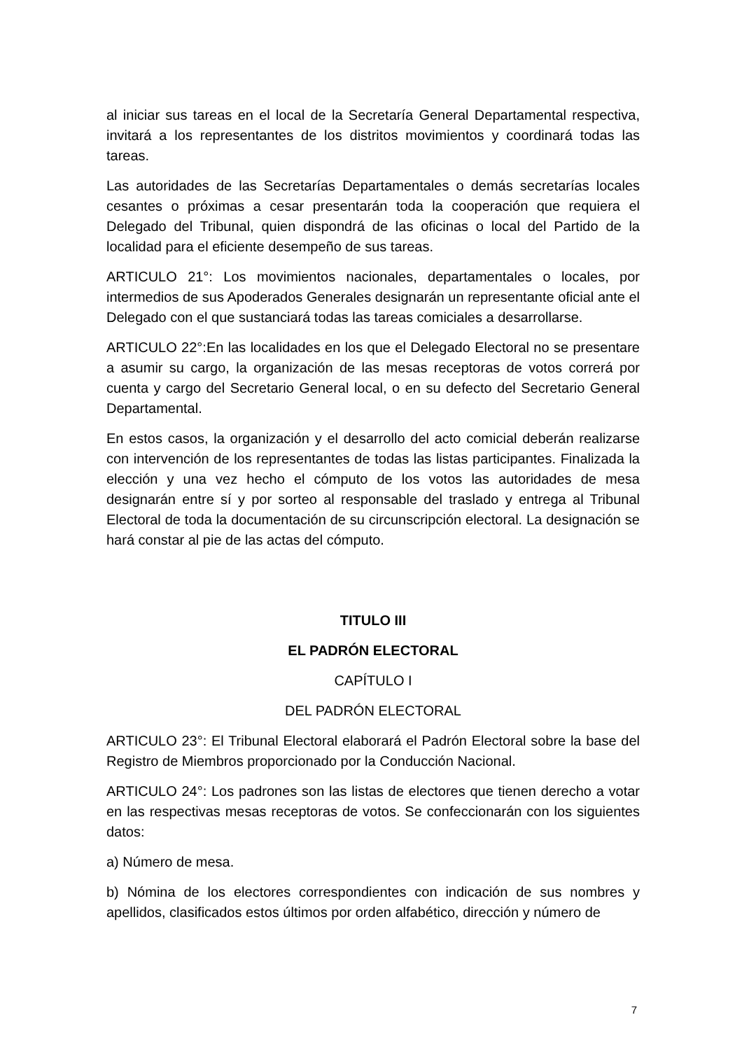al iniciar sus tareas en el local de la Secretaría General Departamental respectiva, invitará a los representantes de los distritos movimientos y coordinará todas las tareas.
Las autoridades de las Secretarías Departamentales o demás secretarías locales cesantes o próximas a cesar presentarán toda la cooperación que requiera el Delegado del Tribunal, quien dispondrá de las oficinas o local del Partido de la localidad para el eficiente desempeño de sus tareas.
ARTICULO 21°: Los movimientos nacionales, departamentales o locales, por intermedios de sus Apoderados Generales designarán un representante oficial ante el Delegado con el que sustanciará todas las tareas comiciales a desarrollarse.
ARTICULO 22°:En las localidades en los que el Delegado Electoral no se presentare a asumir su cargo, la organización de las mesas receptoras de votos correrá por cuenta y cargo del Secretario General local, o en su defecto del Secretario General Departamental.
En estos casos, la organización y el desarrollo del acto comicial deberán realizarse con intervención de los representantes de todas las listas participantes. Finalizada la elección y una vez hecho el cómputo de los votos las autoridades de mesa designarán entre sí y por sorteo al responsable del traslado y entrega al Tribunal Electoral de toda la documentación de su circunscripción electoral. La designación se hará constar al pie de las actas del cómputo.
TITULO III
EL PADRÓN ELECTORAL
CAPÍTULO I
DEL PADRÓN ELECTORAL
ARTICULO 23°: El Tribunal Electoral elaborará el Padrón Electoral sobre la base del Registro de Miembros proporcionado por la Conducción Nacional.
ARTICULO 24°: Los padrones son las listas de electores que tienen derecho a votar en las respectivas mesas receptoras de votos. Se confeccionarán con los siguientes datos:
a) Número de mesa.
b) Nómina de los electores correspondientes con indicación de sus nombres y apellidos, clasificados estos últimos por orden alfabético, dirección y número de
7